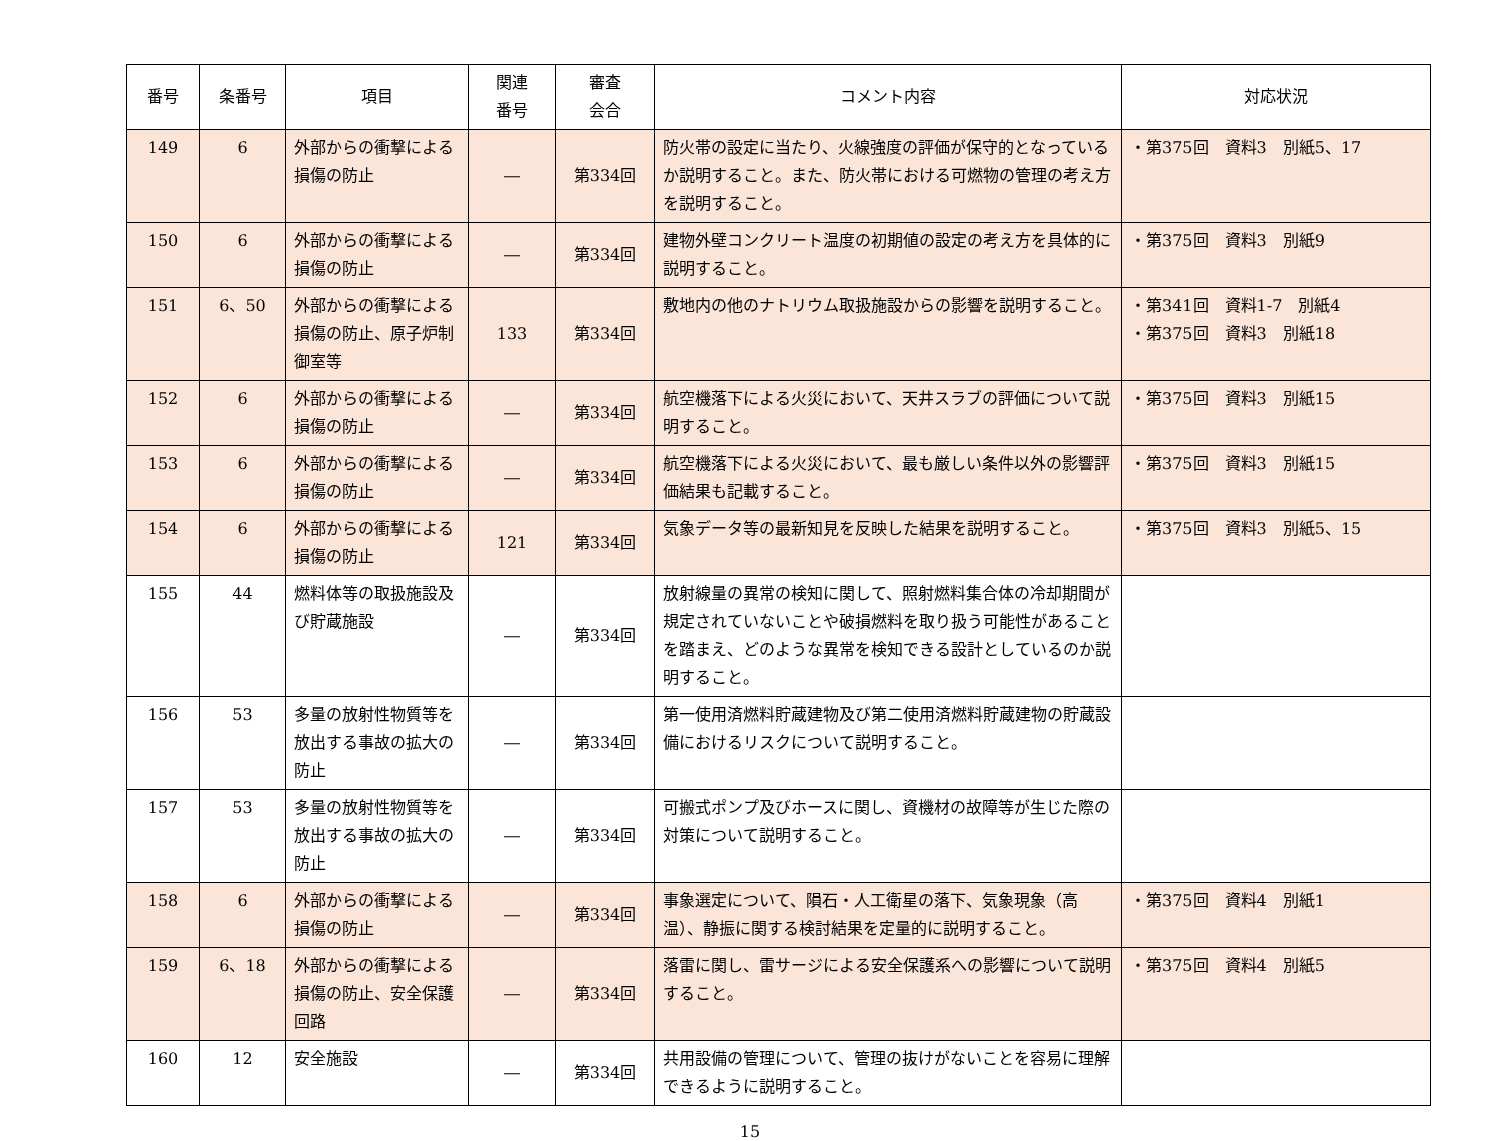| 番号 | 条番号 | 項目 | 関連 番号 | 審査 会合 | コメント内容 | 対応状況 |
| --- | --- | --- | --- | --- | --- | --- |
| 149 | 6 | 外部からの衝撃による損傷の防止 | ― | 第334回 | 防火帯の設定に当たり、火線強度の評価が保守的となっているか説明すること。また、防火帯における可燃物の管理の考え方を説明すること。 | ・第375回 資料3 別紙5、17 |
| 150 | 6 | 外部からの衝撃による損傷の防止 | ― | 第334回 | 建物外壁コンクリート温度の初期値の設定の考え方を具体的に説明すること。 | ・第375回 資料3 別紙9 |
| 151 | 6、50 | 外部からの衝撃による損傷の防止、原子炉制御室等 | 133 | 第334回 | 敷地内の他のナトリウム取扱施設からの影響を説明すること。 | ・第341回 資料1-7 別紙4 ・第375回 資料3 別紙18 |
| 152 | 6 | 外部からの衝撃による損傷の防止 | ― | 第334回 | 航空機落下による火災において、天井スラブの評価について説明すること。 | ・第375回 資料3 別紙15 |
| 153 | 6 | 外部からの衝撃による損傷の防止 | ― | 第334回 | 航空機落下による火災において、最も厳しい条件以外の影響評価結果も記載すること。 | ・第375回 資料3 別紙15 |
| 154 | 6 | 外部からの衝撃による損傷の防止 | 121 | 第334回 | 気象データ等の最新知見を反映した結果を説明すること。 | ・第375回 資料3 別紙5、15 |
| 155 | 44 | 燃料体等の取扱施設及び貯蔵施設 | ― | 第334回 | 放射線量の異常の検知に関して、照射燃料集合体の冷却期間が規定されていないことや破損燃料を取り扱う可能性があることを踏まえ、どのような異常を検知できる設計としているのか説明すること。 | |
| 156 | 53 | 多量の放射性物質等を放出する事故の拡大の防止 | ― | 第334回 | 第一使用済燃料貯蔵建物及び第二使用済燃料貯蔵建物の貯蔵設備におけるリスクについて説明すること。 | |
| 157 | 53 | 多量の放射性物質等を放出する事故の拡大の防止 | ― | 第334回 | 可搬式ポンプ及びホースに関し、資機材の故障等が生じた際の対策について説明すること。 | |
| 158 | 6 | 外部からの衝撃による損傷の防止 | ― | 第334回 | 事象選定について、隕石・人工衛星の落下、気象現象（高温）、静振に関する検討結果を定量的に説明すること。 | ・第375回 資料4 別紙1 |
| 159 | 6、18 | 外部からの衝撃による損傷の防止、安全保護回路 | ― | 第334回 | 落雷に関し、雷サージによる安全保護系への影響について説明すること。 | ・第375回 資料4 別紙5 |
| 160 | 12 | 安全施設 | ― | 第334回 | 共用設備の管理について、管理の抜けがないことを容易に理解できるように説明すること。 | |
15